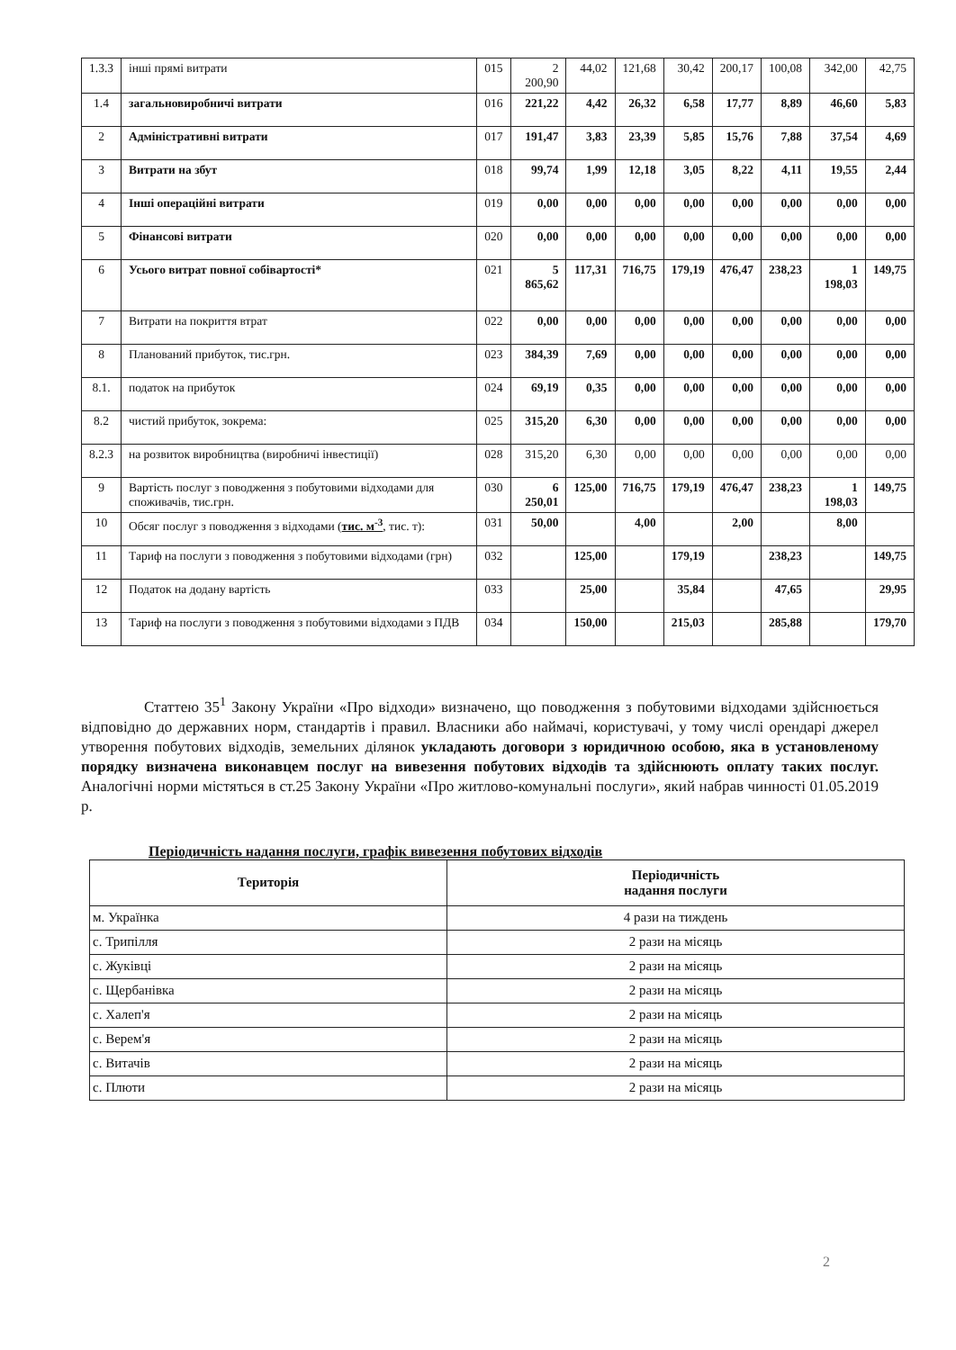| 1.3.3 | інші прямі витрати | 015 | 2 200,90 | 44,02 | 121,68 | 30,42 | 200,17 | 100,08 | 342,00 | 42,75 |
| 1.4 | загальновиробничі витрати | 016 | 221,22 | 4,42 | 26,32 | 6,58 | 17,77 | 8,89 | 46,60 | 5,83 |
| 2 | Адміністративні витрати | 017 | 191,47 | 3,83 | 23,39 | 5,85 | 15,76 | 7,88 | 37,54 | 4,69 |
| 3 | Витрати на збут | 018 | 99,74 | 1,99 | 12,18 | 3,05 | 8,22 | 4,11 | 19,55 | 2,44 |
| 4 | Інші операційні витрати | 019 | 0,00 | 0,00 | 0,00 | 0,00 | 0,00 | 0,00 | 0,00 | 0,00 |
| 5 | Фінансові витрати | 020 | 0,00 | 0,00 | 0,00 | 0,00 | 0,00 | 0,00 | 0,00 | 0,00 |
| 6 | Усього витрат повної собівартості* | 021 | 5 865,62 | 117,31 | 716,75 | 179,19 | 476,47 | 238,23 | 1 198,03 | 149,75 |
| 7 | Витрати на покриття втрат | 022 | 0,00 | 0,00 | 0,00 | 0,00 | 0,00 | 0,00 | 0,00 | 0,00 |
| 8 | Планований прибуток, тис.грн. | 023 | 384,39 | 7,69 | 0,00 | 0,00 | 0,00 | 0,00 | 0,00 | 0,00 |
| 8.1. | податок на прибуток | 024 | 69,19 | 0,35 | 0,00 | 0,00 | 0,00 | 0,00 | 0,00 | 0,00 |
| 8.2 | чистий прибуток, зокрема: | 025 | 315,20 | 6,30 | 0,00 | 0,00 | 0,00 | 0,00 | 0,00 | 0,00 |
| 8.2.3 | на розвиток виробництва (виробничі інвестиції) | 028 | 315,20 | 6,30 | 0,00 | 0,00 | 0,00 | 0,00 | 0,00 | 0,00 |
| 9 | Вартість послуг з поводження з побутовими відходами для споживачів, тис.грн. | 030 | 6 250,01 | 125,00 | 716,75 | 179,19 | 476,47 | 238,23 | 1 198,03 | 149,75 |
| 10 | Обсяг послуг з поводження з відходами ( тис. м<sup>-3</sup> , тис. т): | 031 | 50,00 | | 4,00 | | 2,00 | | 8,00 | |
| 11 | Тариф на послуги з поводження з побутовими відходами (грн) | 032 | | 125,00 | | 179,19 | | 238,23 | | 149,75 |
| 12 | Податок на додану вартість | 033 | | 25,00 | | 35,84 | | 47,65 | | 29,95 |
| 13 | Тариф на послуги з поводження з побутовими відходами з ПДВ | 034 | | 150,00 | | 215,03 | | 285,88 | | 179,70 |
Статтею 35<sup>1</sup> Закону України «Про відходи» визначено, що поводження з побутовими відходами здійснюється відповідно до державних норм, стандартів і правил. Власники або наймачі, користувачі, у тому числі орендарі джерел утворення побутових відходів, земельних ділянок укладають договори з юридичною особою, яка в установленому порядку визначена виконавцем послуг на вивезення побутових відходів та здійснюють оплату таких послуг. Аналогічні норми містяться в ст.25 Закону України «Про житлово-комунальні послуги», який набрав чинності 01.05.2019 р.
Періодичність надання послуги, графік вивезення побутових відходів
| Територія | Періодичність надання послуги |
| --- | --- |
| м. Українка | 4 рази на тиждень |
| с. Трипілля | 2 рази на місяць |
| с. Жуківці | 2 рази на місяць |
| с. Щербанівка | 2 рази на місяць |
| с. Халеп'я | 2 рази на місяць |
| с. Верем'я | 2 рази на місяць |
| с. Витачів | 2 рази на місяць |
| с. Плюти | 2 рази на місяць |
2